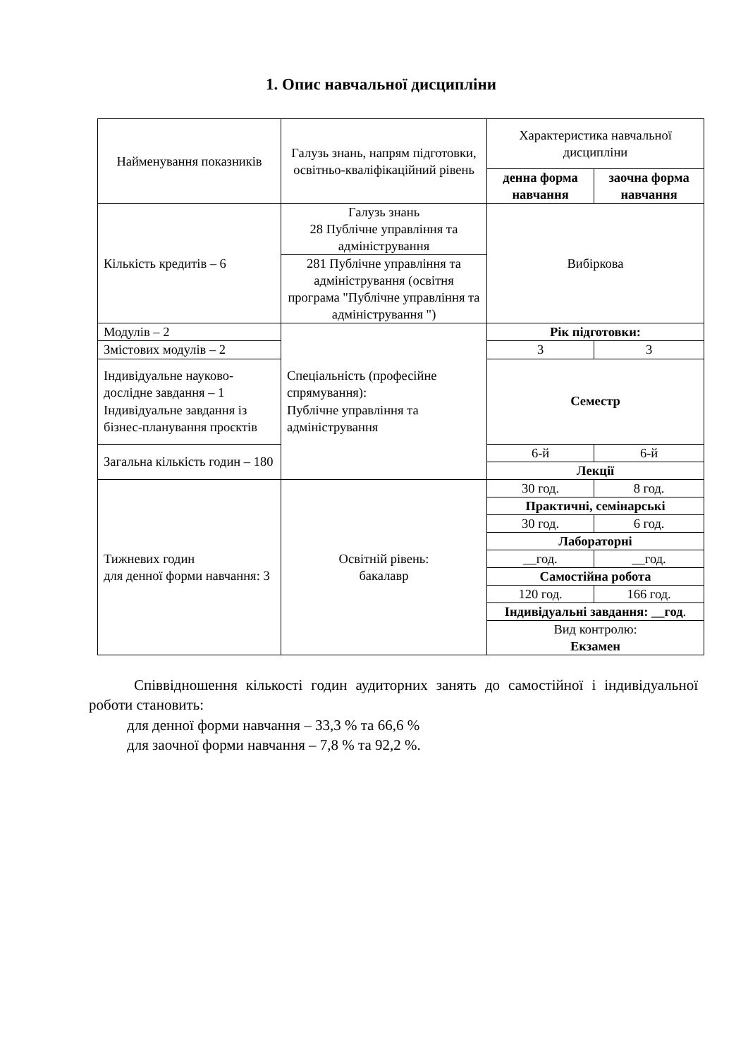1. Опис навчальної дисципліни
| Найменування показників | Галузь знань, напрям підготовки, освітньо-кваліфікаційний рівень | Характеристика навчальної дисципліни | |
| --- | --- | --- | --- |
| | | денна форма навчання | заочна форма навчання |
| Кількість кредитів – 6 | Галузь знань 28 Публічне управління та адміністрування | Вибіркова | |
| | 281 Публічне управління та адміністрування (освітня програма "Публічне управління та адміністрування ") | | |
| Модулів – 2 | Спеціальність (професійне спрямування): Публічне управління та адміністрування | Рік підготовки: | |
| Змістових модулів – 2 | | 3 | 3 |
| Індивідуальне науково-дослідне завдання – 1 Індивідуальне завдання із бізнес-планування проєктів | | Семестр | |
| Загальна кількість годин – 180 | | 6-й | 6-й |
| | | Лекції | |
| Тижневих годин для денної форми навчання: 3 | Освітній рівень: бакалавр | 30 год. | 8 год. |
| | | Практичні, семінарські | |
| | | 30 год. | 6 год. |
| | | Лабораторні | |
| | | __год. | __год. |
| | | Самостійна робота | |
| | | 120 год. | 166 год. |
| | | Індивідуальні завдання: __год . | |
| | | Вид контролю: Екзамен | |
Співвідношення кількості годин аудиторних занять до самостійної і індивідуальної роботи становить:
для денної форми навчання – 33,3 % та 66,6 %
для заочної форми навчання – 7,8 % та 92,2 %.